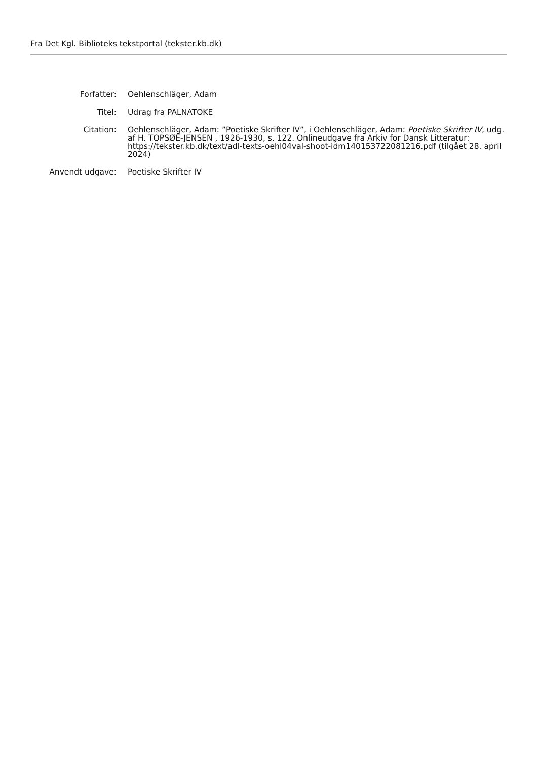Fra Det Kgl. Biblioteks tekstportal (tekster.kb.dk)
| Forfatter: | Oehlenschläger, Adam |
| Titel: | Udrag fra PALNATOKE |
| Citation: | Oehlenschläger, Adam: ”Poetiske Skrifter IV”, i Oehlenschläger, Adam: Poetiske Skrifter IV , udg. af H. TOPSØE-JENSEN , 1926-1930, s. 122. Onlineudgave fra Arkiv for Dansk Litteratur: https://tekster.kb.dk/text/adl-texts-oehl04val-shoot-idm140153722081216.pdf (tilgået 28. april 2024) |
| Anvendt udgave: | Poetiske Skrifter IV |